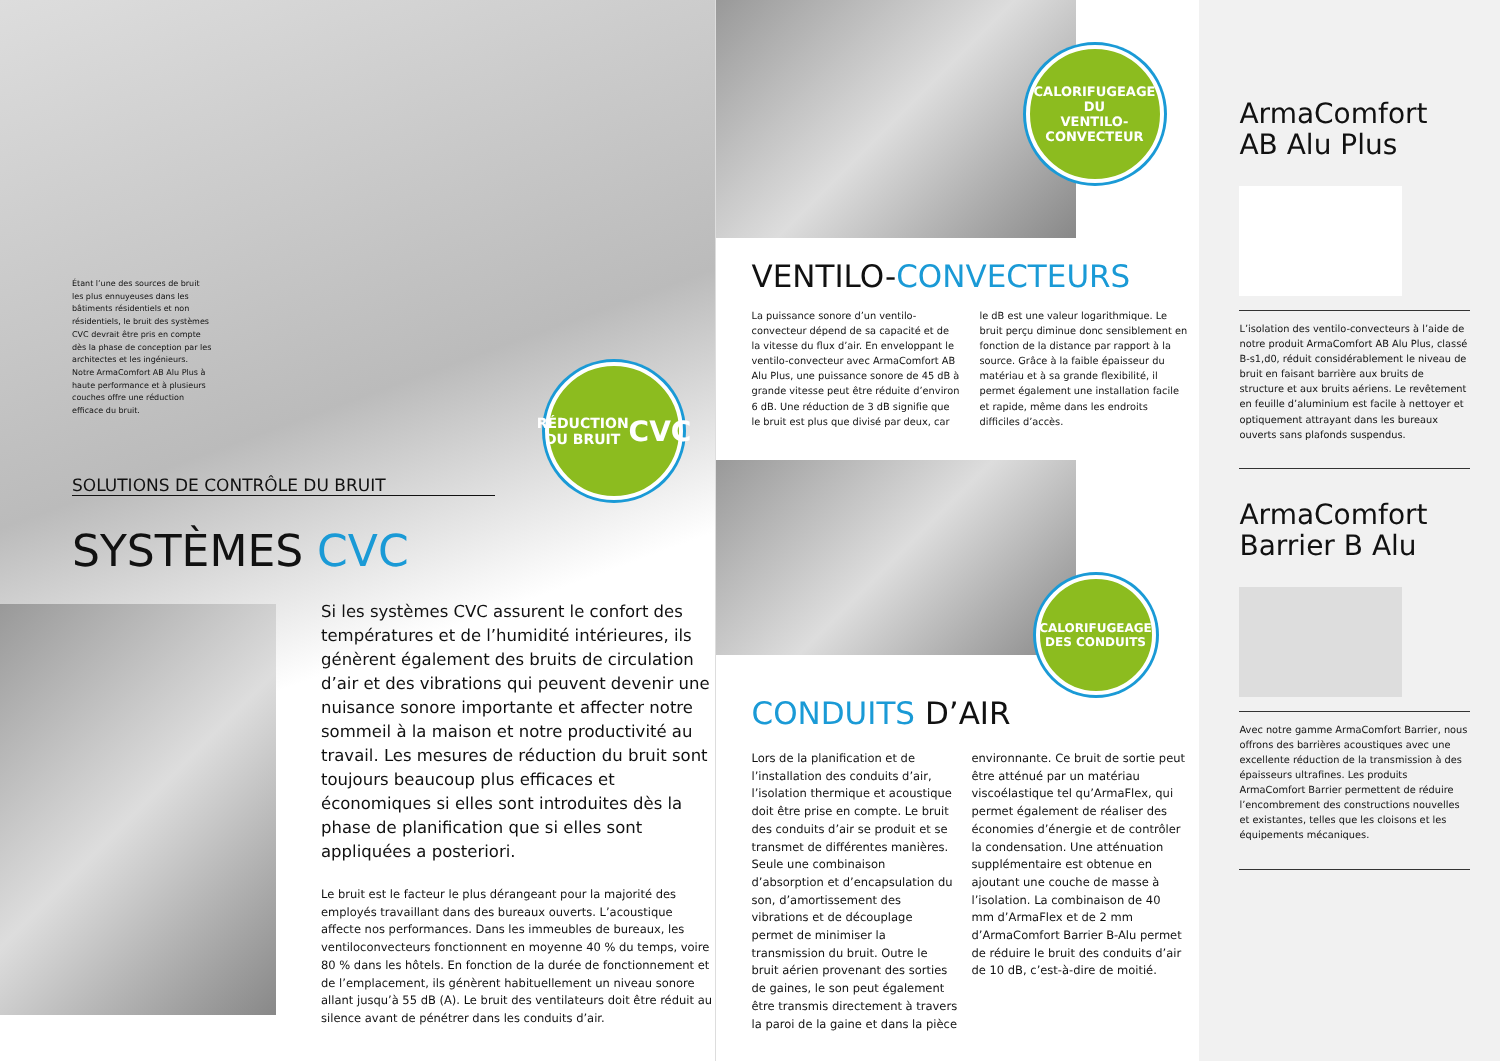Étant l’une des sources de bruit les plus ennuyeuses dans les bâtiments résidentiels et non résidentiels, le bruit des systèmes CVC devrait être pris en compte dès la phase de conception par les architectes et les ingénieurs. Notre ArmaComfort AB Alu Plus à haute performance et à plusieurs couches offre une réduction efficace du bruit.
RÉDUCTION
DU BRUIT
CVC
SOLUTIONS DE CONTRÔLE DU BRUIT
SYSTÈMES CVC
Si les systèmes CVC assurent le confort des températures et de l’humidité intérieures, ils génèrent également des bruits de circulation d’air et des vibrations qui peuvent devenir une nuisance sonore importante et affecter notre sommeil à la maison et notre productivité au travail. Les mesures de réduction du bruit sont toujours beaucoup plus efficaces et économiques si elles sont introduites dès la phase de planification que si elles sont appliquées a posteriori.
Le bruit est le facteur le plus dérangeant pour la majorité des employés travaillant dans des bureaux ouverts. L’acoustique affecte nos performances. Dans les immeubles de bureaux, les ventiloconvecteurs fonctionnent en moyenne 40 % du temps, voire 80 % dans les hôtels. En fonction de la durée de fonctionnement et de l’emplacement, ils génèrent habituellement un niveau sonore allant jusqu’à 55 dB (A). Le bruit des ventilateurs doit être réduit au silence avant de pénétrer dans les conduits d’air.
CALORIFUGEAGE
DU
VENTILO-
CONVECTEUR
VENTILO-CONVECTEURS
La puissance sonore d’un ventilo-convecteur dépend de sa capacité et de la vitesse du flux d’air. En enveloppant le ventilo-convecteur avec ArmaComfort AB Alu Plus, une puissance sonore de 45 dB à grande vitesse peut être réduite d’environ 6 dB. Une réduction de 3 dB signifie que le bruit est plus que divisé par deux, car
le dB est une valeur logarithmique. Le bruit perçu diminue donc sensiblement en fonction de la distance par rapport à la source. Grâce à la faible épaisseur du matériau et à sa grande flexibilité, il permet également une installation facile et rapide, même dans les endroits difficiles d’accès.
CALORIFUGEAGE
DES CONDUITS
CONDUITS D’AIR
Lors de la planification et de l’installation des conduits d’air, l’isolation thermique et acoustique doit être prise en compte. Le bruit des conduits d’air se produit et se transmet de différentes manières. Seule une combinaison d’absorption et d’encapsulation du son, d’amortissement des vibrations et de découplage permet de minimiser la transmission du bruit. Outre le bruit aérien provenant des sorties de gaines, le son peut également être transmis directement à travers la paroi de la gaine et dans la pièce
environnante. Ce bruit de sortie peut être atténué par un matériau viscoélastique tel qu’ArmaFlex, qui permet également de réaliser des économies d’énergie et de contrôler la condensation. Une atténuation supplémentaire est obtenue en ajoutant une couche de masse à l’isolation. La combinaison de 40 mm d’ArmaFlex et de 2 mm d’ArmaComfort Barrier B-Alu permet de réduire le bruit des conduits d’air de 10 dB, c’est-à-dire de moitié.
ArmaComfort AB Alu Plus
L’isolation des ventilo-convecteurs à l’aide de notre produit ArmaComfort AB Alu Plus, classé B-s1,d0, réduit considérablement le niveau de bruit en faisant barrière aux bruits de structure et aux bruits aériens. Le revêtement en feuille d’aluminium est facile à nettoyer et optiquement attrayant dans les bureaux ouverts sans plafonds suspendus.
ArmaComfort Barrier B Alu
Avec notre gamme ArmaComfort Barrier, nous offrons des barrières acoustiques avec une excellente réduction de la transmission à des épaisseurs ultrafines. Les produits ArmaComfort Barrier permettent de réduire l’encombrement des constructions nouvelles et existantes, telles que les cloisons et les équipements mécaniques.